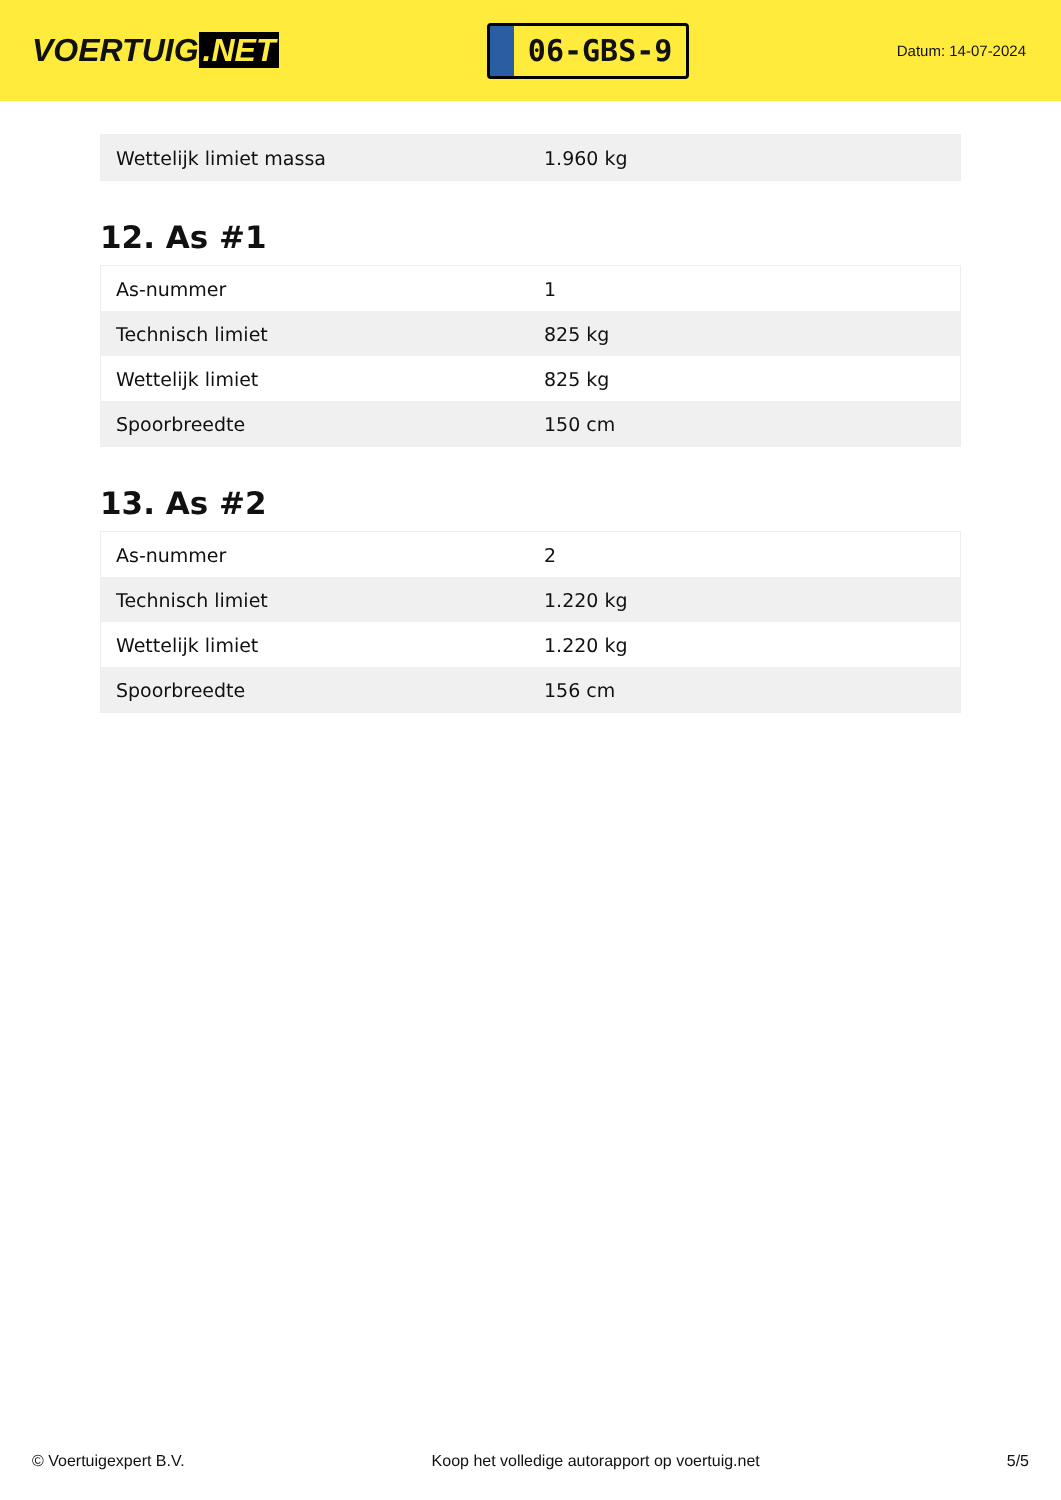VOERTUIG.NET
06-GBS-9
Datum: 14-07-2024
| Wettelijk limiet massa | 1.960 kg |
12. As #1
| As-nummer | 1 |
| Technisch limiet | 825 kg |
| Wettelijk limiet | 825 kg |
| Spoorbreedte | 150 cm |
13. As #2
| As-nummer | 2 |
| Technisch limiet | 1.220 kg |
| Wettelijk limiet | 1.220 kg |
| Spoorbreedte | 156 cm |
© Voertuigexpert B.V. Koop het volledige autorapport op voertuig.net 5/5